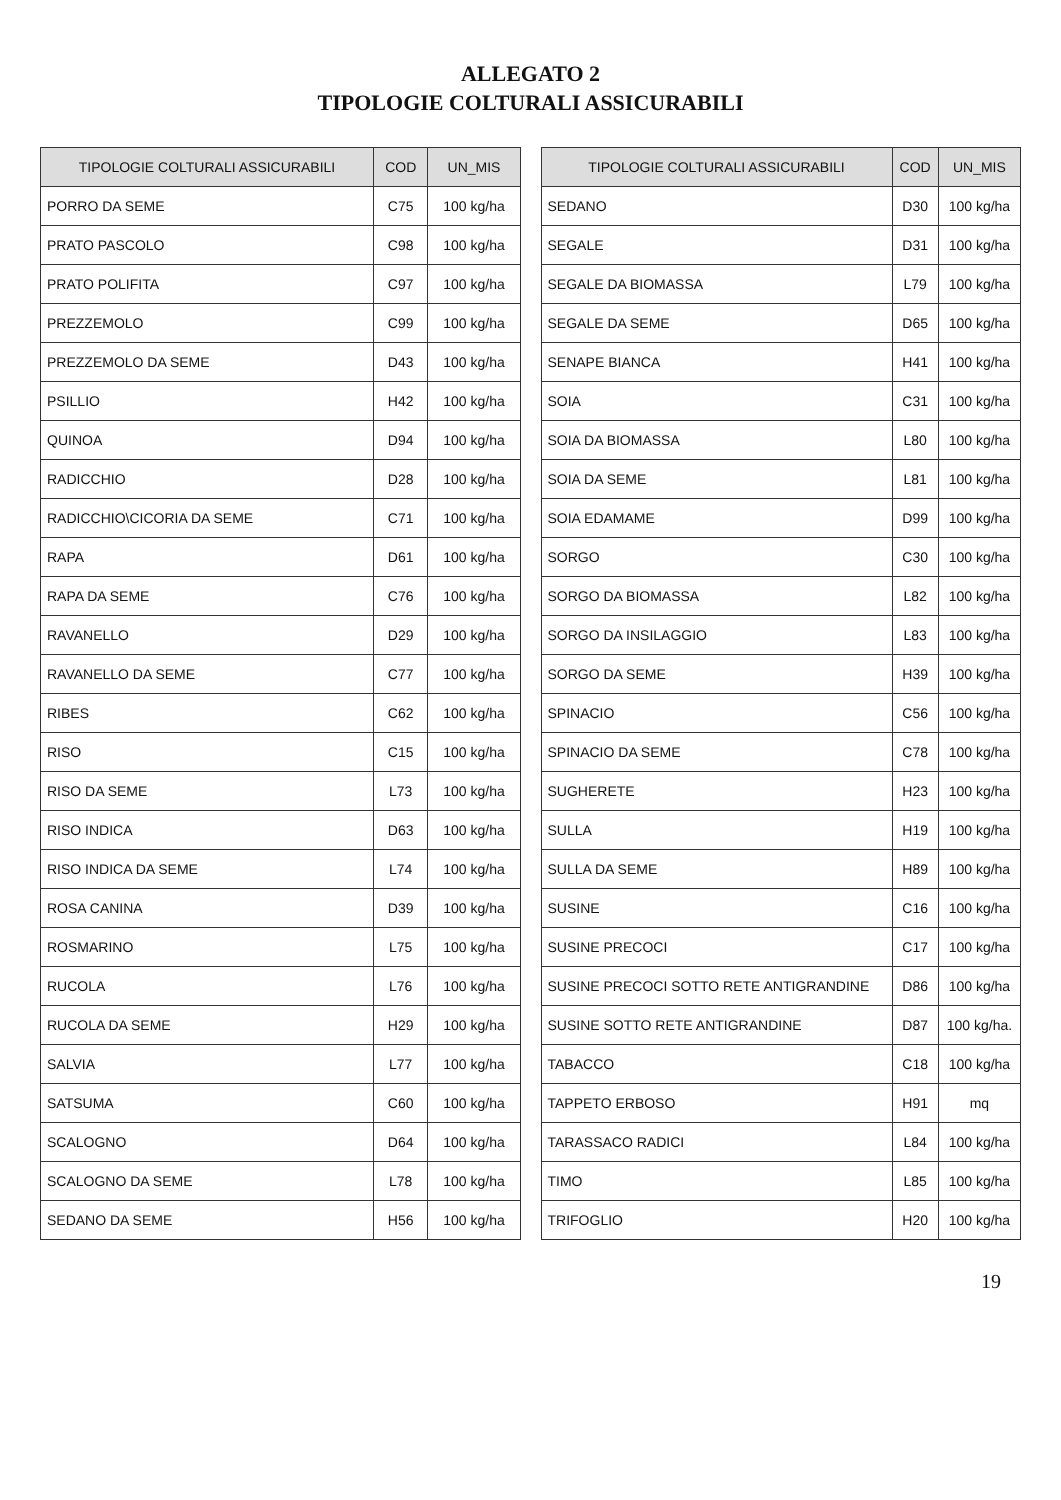ALLEGATO 2
TIPOLOGIE COLTURALI ASSICURABILI
| TIPOLOGIE COLTURALI ASSICURABILI | COD | UN_MIS |
| --- | --- | --- |
| PORRO DA SEME | C75 | 100 kg/ha |
| PRATO PASCOLO | C98 | 100 kg/ha |
| PRATO POLIFITA | C97 | 100 kg/ha |
| PREZZEMOLO | C99 | 100 kg/ha |
| PREZZEMOLO DA SEME | D43 | 100 kg/ha |
| PSILLIO | H42 | 100 kg/ha |
| QUINOA | D94 | 100 kg/ha |
| RADICCHIO | D28 | 100 kg/ha |
| RADICCHIO\CICORIA DA SEME | C71 | 100 kg/ha |
| RAPA | D61 | 100 kg/ha |
| RAPA DA SEME | C76 | 100 kg/ha |
| RAVANELLO | D29 | 100 kg/ha |
| RAVANELLO DA SEME | C77 | 100 kg/ha |
| RIBES | C62 | 100 kg/ha |
| RISO | C15 | 100 kg/ha |
| RISO DA SEME | L73 | 100 kg/ha |
| RISO INDICA | D63 | 100 kg/ha |
| RISO INDICA DA SEME | L74 | 100 kg/ha |
| ROSA CANINA | D39 | 100 kg/ha |
| ROSMARINO | L75 | 100 kg/ha |
| RUCOLA | L76 | 100 kg/ha |
| RUCOLA DA SEME | H29 | 100 kg/ha |
| SALVIA | L77 | 100 kg/ha |
| SATSUMA | C60 | 100 kg/ha |
| SCALOGNO | D64 | 100 kg/ha |
| SCALOGNO DA SEME | L78 | 100 kg/ha |
| SEDANO DA SEME | H56 | 100 kg/ha |
| TIPOLOGIE COLTURALI ASSICURABILI | COD | UN_MIS |
| --- | --- | --- |
| SEDANO | D30 | 100 kg/ha |
| SEGALE | D31 | 100 kg/ha |
| SEGALE DA BIOMASSA | L79 | 100 kg/ha |
| SEGALE DA SEME | D65 | 100 kg/ha |
| SENAPE BIANCA | H41 | 100 kg/ha |
| SOIA | C31 | 100 kg/ha |
| SOIA DA BIOMASSA | L80 | 100 kg/ha |
| SOIA DA SEME | L81 | 100 kg/ha |
| SOIA EDAMAME | D99 | 100 kg/ha |
| SORGO | C30 | 100 kg/ha |
| SORGO DA BIOMASSA | L82 | 100 kg/ha |
| SORGO DA INSILAGGIO | L83 | 100 kg/ha |
| SORGO DA SEME | H39 | 100 kg/ha |
| SPINACIO | C56 | 100 kg/ha |
| SPINACIO DA SEME | C78 | 100 kg/ha |
| SUGHERETE | H23 | 100 kg/ha |
| SULLA | H19 | 100 kg/ha |
| SULLA DA SEME | H89 | 100 kg/ha |
| SUSINE | C16 | 100 kg/ha |
| SUSINE PRECOCI | C17 | 100 kg/ha |
| SUSINE PRECOCI SOTTO RETE ANTIGRANDINE | D86 | 100 kg/ha |
| SUSINE SOTTO RETE ANTIGRANDINE | D87 | 100 kg/ha. |
| TABACCO | C18 | 100 kg/ha |
| TAPPETO ERBOSO | H91 | mq |
| TARASSACO RADICI | L84 | 100 kg/ha |
| TIMO | L85 | 100 kg/ha |
| TRIFOGLIO | H20 | 100 kg/ha |
19